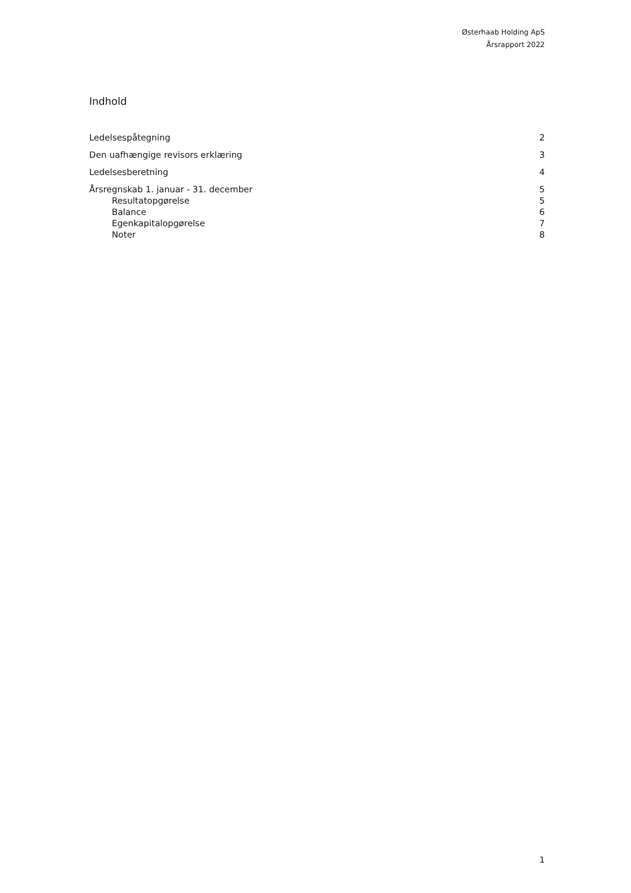Østerhaab Holding ApS
Årsrapport 2022
Indhold
Ledelsespåtegning 2
Den uafhængige revisors erklæring 3
Ledelsesberetning 4
Årsregnskab 1. januar - 31. december 5
Resultatopgørelse 5
Balance 6
Egenkapitalopgørelse 7
Noter 8
1